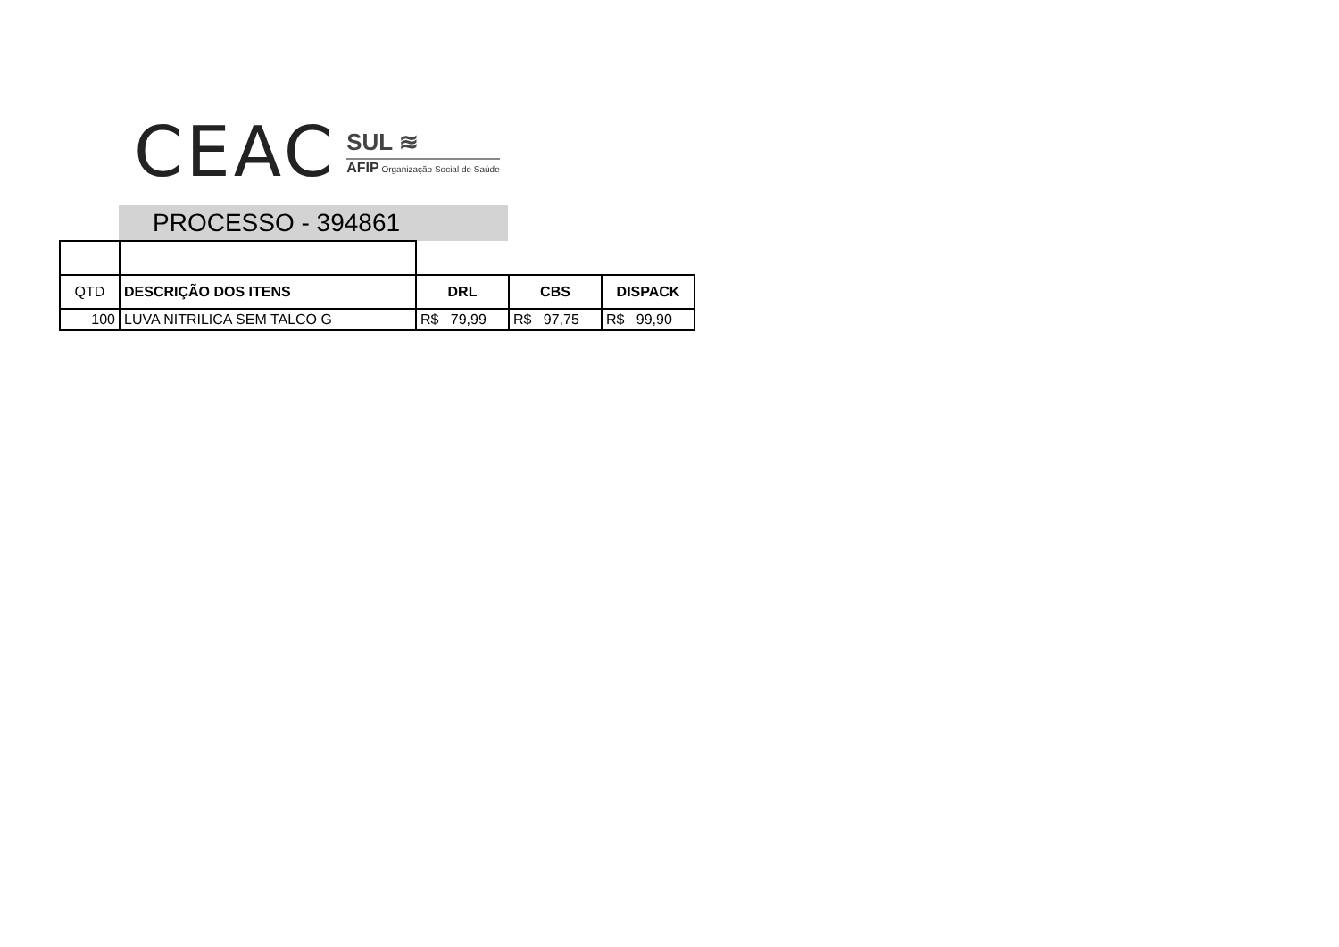CEAC
SUL ≋
AFIP Organização Social de Saúde
PROCESSO - 394861
| QTD | DESCRIÇÃO DOS ITENS | DRL | CBS | DISPACK |
| 100 | LUVA NITRILICA SEM TALCO G | R$ 79,99 | R$ 97,75 | R$ 99,90 |